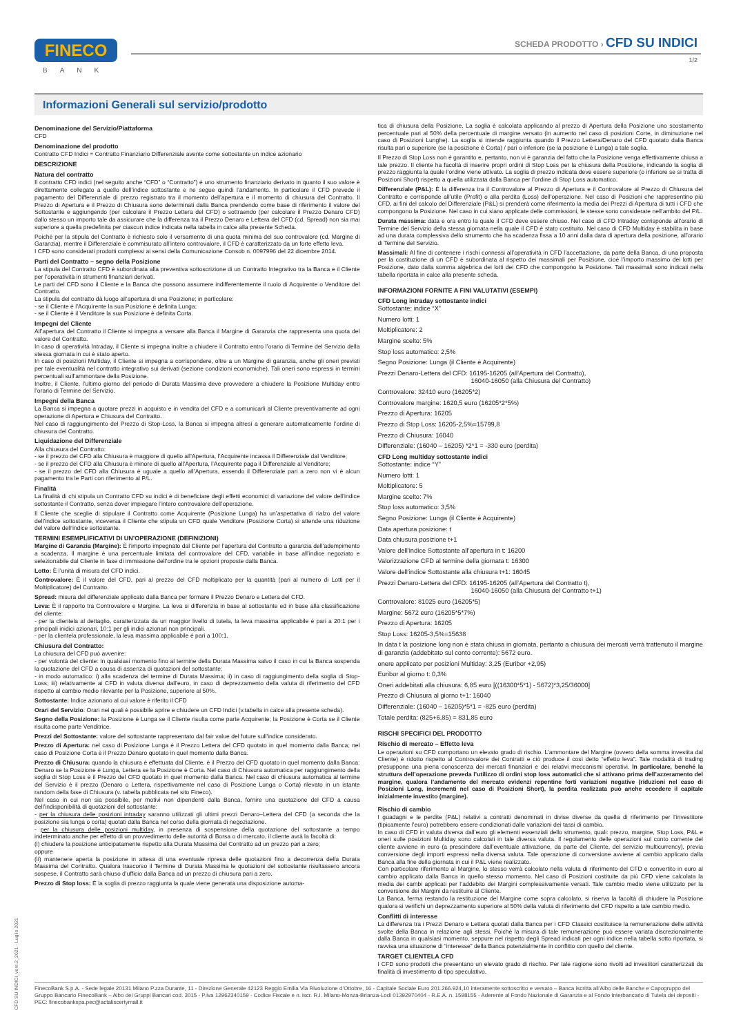FINECO
BANK
SCHEDA PRODOTTO › CFD SU INDICI
1/2
Informazioni Generali sul servizio/prodotto
Denominazione del Servizio/Piattaforma
CFD
Denominazione del prodotto
Contratto CFD Indici = Contratto Finanziario Differenziale avente come sottostante un indice azionario
DESCRIZIONE
Natura del contratto
Il contratto CFD indici (nel seguito anche “CFD” o “Contratto”) è uno strumento finanziario derivato in quanto il suo valore è direttamente collegato a quello dell’indice sottostante e ne segue quindi l’andamento. In particolare il CFD prevede il pagamento del Differenziale di prezzo registrato tra il momento dell’apertura e il momento di chiusura del Contratto. Il Prezzo di Apertura e il Prezzo di Chiusura sono determinati dalla Banca prendendo come base di riferimento il valore del Sottostante e aggiungendo (per calcolare il Prezzo Lettera del CFD) o sottraendo (per calcolare il Prezzo Denaro CFD) dallo stesso un importo tale da assicurare che la differenza tra il Prezzo Denaro e Lettera del CFD (cd. Spread) non sia mai superiore a quella predefinita per ciascun indice indicata nella tabella in calce alla presente Scheda.
Poiché per la stipula del Contratto è richiesto solo il versamento di una quota minima del suo controvalore (cd. Margine di Garanzia), mentre il Differenziale è commisurato all’intero controvalore, il CFD è caratterizzato da un forte effetto leva.
I CFD sono considerati prodotti complessi ai sensi della Comunicazione Consob n. 0097996 del 22 dicembre 2014.
Parti del Contratto – segno della Posizione
La stipula del Contratto CFD è subordinata alla preventiva sottoscrizione di un Contratto Integrativo tra la Banca e il Cliente per l’operatività in strumenti finanziari derivati.
Le parti del CFD sono il Cliente e la Banca che possono assumere indifferentemente il ruolo di Acquirente o Venditore del Contratto.
La stipula del contratto dà luogo all’apertura di una Posizione; in particolare:
- se il Cliente è l’Acquirente la sua Posizione è definita Lunga;
- se il Cliente è il Venditore la sua Posizione è definita Corta.
Impegni del Cliente
All’apertura del Contratto il Cliente si impegna a versare alla Banca il Margine di Garanzia che rappresenta una quota del valore del Contratto.
In caso di operatività Intraday, il Cliente si impegna inoltre a chiudere il Contratto entro l’orario di Termine del Servizio della stessa giornata in cui è stato aperto.
In caso di posizioni Multiday, il Cliente si impegna a corrispondere, oltre a un Margine di garanzia, anche gli oneri previsti per tale eventualità nel contratto integrativo sui derivati (sezione condizioni economiche). Tali oneri sono espressi in termini percentuali sull’ammontare della Posizione.
Inoltre, il Cliente, l’ultimo giorno del periodo di Durata Massima deve provvedere a chiudere la Posizione Multiday entro l’orario di Termine del Servizio.
Impegni della Banca
La Banca si impegna a quotare prezzi in acquisto e in vendita del CFD e a comunicarli al Cliente preventivamente ad ogni operazione di Apertura e Chiusura del Contratto.
Nel caso di raggiungimento del Prezzo di Stop-Loss, la Banca si impegna altresì a generare automaticamente l’ordine di chiusura del Contratto.
Liquidazione del Differenziale
Alla chiusura del Contratto:
- se il prezzo del CFD alla Chiusura è maggiore di quello all’Apertura, l’Acquirente incassa il Differenziale dal Venditore;
- se il prezzo del CFD alla Chiusura è minore di quello all’Apertura, l’Acquirente paga il Differenziale al Venditore;
- se il prezzo del CFD alla Chiusura è uguale a quello all’Apertura, essendo il Differenziale pari a zero non vi è alcun pagamento tra le Parti con riferimento al P/L.
Finalità
La finalità di chi stipula un Contratto CFD su indici è di beneficiare degli effetti economici di variazione del valore dell’indice sottostante il Contratto, senza dover impiegare l’intero controvalore dell’operazione.
Il Cliente che sceglie di stipulare il Contratto come Acquirente (Posizione Lunga) ha un’aspettativa di rialzo del valore dell’indice sottostante, viceversa il Cliente che stipula un CFD quale Venditore (Posizione Corta) si attende una riduzione del valore dell’indice sottostante.
TERMINI ESEMPLIFICATIVI DI UN’OPERAZIONE (DEFINIZIONI)
Margine di Garanzia (Margine): È l’importo impegnato dal Cliente per l’apertura del Contratto a garanzia dell’adempimento a scadenza. Il margine è una percentuale limitata del controvalore del CFD, variabile in base all’indice negoziato e selezionabile dal Cliente in fase di immissione dell’ordine tra le opzioni proposte dalla Banca.
Lotto: È l’unità di misura del CFD indici.
Controvalore: È il valore del CFD, pari al prezzo del CFD moltiplicato per la quantità (pari al numero di Lotti per il Moltiplicatore) del Contratto.
Spread: misura del differenziale applicato dalla Banca per formare il Prezzo Denaro e Lettera del CFD.
Leva: È il rapporto tra Controvalore e Margine. La leva si differenzia in base al sottostante ed in base alla classificazione del cliente:
- per la clientela al dettaglio, caratterizzata da un maggior livello di tutela, la leva massima applicabile è pari a 20:1 per i principali inidici azionari, 10:1 per gli indici azionari non principali.
- per la clientela professionale, la leva massima applicabile è pari a 100:1.
Chiusura del Contratto:
La chiusura del CFD può avvenire:
- per volontà del cliente: in qualsiasi momento fino al termine della Durata Massima salvo il caso in cui la Banca sospenda la quotazione del CFD a causa di assenza di quotazioni del sottostante;
- in modo automatico: i) alla scadenza del termine di Durata Massima; ii) in caso di raggiungimento della soglia di Stop-Loss; iii) relativamente ai CFD in valuta diversa dall’euro, in caso di deprezzamento della valuta di riferimento del CFD rispetto al cambio medio rilevante per la Posizione, superiore al 50%.
Sottostante: Indice azionario al cui valore è riferito il CFD
Orari del Servizio: Orari nei quali è possibile aprire e chiudere un CFD Indici (v.tabella in calce alla presente scheda).
Segno della Posizione: la Posizione è Lunga se il Cliente risulta come parte Acquirente; la Posizione è Corta se il Cliente risulta come parte Venditrice.
Prezzi del Sottostante: valore del sottostante rappresentato dal fair value del future sull’indice considerato.
Prezzo di Apertura: nel caso di Posizione Lunga è il Prezzo Lettera del CFD quotato in quel momento dalla Banca; nel caso di Posizione Corta è il Prezzo Denaro quotato in quel momento dalla Banca.
Prezzo di Chiusura: quando la chiusura è effettuata dal Cliente, è il Prezzo del CFD quotato in quel momento dalla Banca: Denaro se la Posizione è Lunga, Lettera se la Posizione è Corta. Nel caso di Chiusura automatica per raggiungimento della soglia di Stop Loss è il Prezzo del CFD quotato in quel momento dalla Banca. Nel caso di chiusura automatica al termine del Servizio è il prezzo (Denaro o Lettera, rispettivamente nel caso di Posizione Lunga o Corta) rilevato in un istante random della fase di Chiusura (v. tabella pubblicata nel sito Fineco).
Nel caso in cui non sia possibile, per motivi non dipendenti dalla Banca, fornire una quotazione del CFD a causa dell’indisponibilità di quotazioni del sottostante:
- per la chiusura delle posizioni intraday saranno utilizzati gli ultimi prezzi Denaro–Lettera del CFD (a seconda che la posizione sia lunga o corta) quotati dalla Banca nel corso della giornata di negoziazione.
- per la chiusura delle posizioni multiday, in presenza di sospensione della quotazione del sottostante a tempo indeterminato anche per effetto di un provvedimento delle autorità di Borsa o di mercato, il cliente avrà la facoltà di:
(i) chiudere la posizione anticipatamente rispetto alla Durata Massima del Contratto ad un prezzo pari a zero;
oppure
(ii) mantenere aperta la posizione in attesa di una eventuale ripresa delle quotazioni fino a decorrenza della Durata Massima del Contratto. Qualora trascorso il Termine di Durata Massima le quotazioni del sottostante risultassero ancora sospese, il Contratto sarà chiuso d’ufficio dalla Banca ad un prezzo di chiusura pari a zero.
Prezzo di Stop loss: È la soglia di prezzo raggiunta la quale viene generata una disposizione automa-
tica di chiusura della Posizione. La soglia è calcolata applicando al prezzo di Apertura della Posizione uno scostamento percentuale pari al 50% della percentuale di margine versato (in aumento nel caso di posizioni Corte, in diminuzione nel caso di Posizioni Lunghe). La soglia si intende raggiunta quando il Prezzo Lettera/Denaro del CFD quotato dalla Banca risulta pari o superiore (se la posizione è Corta) / pari o inferiore (se la posizione è Lunga) a tale soglia.
Il Prezzo di Stop Loss non è garantito e, pertanto, non vi è garanzia del fatto che la Posizione venga effettivamente chiusa a tale prezzo. Il cliente ha facoltà di inserire propri ordini di Stop Loss per la chiusura della Posizione, indicando la soglia di prezzo raggiunta la quale l’ordine viene attivato. La soglia di prezzo indicata deve essere superiore (o inferiore se si tratta di Posizioni Short) rispetto a quella utilizzata dalla Banca per l’ordine di Stop Loss automatico.
Differenziale (P&L): È la differenza tra il Controvalore al Prezzo di Apertura e il Controvalore al Prezzo di Chiusura del Contratto e corrisponde all’utile (Profit) o alla perdita (Loss) dell’operazione. Nel caso di Posizioni che rappresentino più CFD, ai fini del calcolo del Differenziale (P&L) si prenderà come riferimento la media dei Prezzi di Apertura di tutti i CFD che compongono la Posizione. Nel caso in cui siano applicate delle commissioni, le stesse sono considerate nell’ambito del P/L.
Durata massima: data e ora entro la quale il CFD deve essere chiuso. Nel caso di CFD Intraday corrisponde all’orario di Termine del Servizio della stessa giornata nella quale il CFD è stato costituito. Nel caso di CFD Multiday è stabilita in base ad una durata complessiva dello strumento che ha scadenza fissa a 10 anni dalla data di apertura della posizione, all’orario di Termine del Servizio.
Massimali: Al fine di contenere i rischi connessi all’operatività in CFD l’accettazione, da parte della Banca, di una proposta per la costituzione di un CFD è subordinata al rispetto dei massimali per Posizione, cioè l’importo massimo dei lotti per Posizione, dato dalla somma algebrica dei lotti dei CFD che compongono la Posizione. Tali massimali sono indicati nella tabella riportata in calce alla presente scheda.
INFORMAZIONI FORNITE A FINI VALUTATIVI (ESEMPI)
CFD Long intraday sottostante indici
Sottostante: indice “X”
Numero lotti: 1
Moltiplicatore: 2
Margine scelto: 5%
Stop loss automatico: 2,5%
Segno Posizione: Lunga (il Cliente è Acquirente)
Prezzi Denaro-Lettera del CFD: 16195-16205 (all’Apertura del Contratto),
16040-16050 (alla Chiusura del Contratto)
Controvalore: 32410 euro (16205*2)
Controvalore margine: 1620,5 euro (16205*2*5%)
Prezzo di Apertura: 16205
Prezzo di Stop Loss: 16205-2,5%=15799,8
Prezzo di Chiusura: 16040
Differenziale: (16040 – 16205) *2*1 = -330 euro (perdita)
CFD Long multiday sottostante indici
Sottostante: indice “Y”
Numero lotti: 1
Moltiplicatore: 5
Margine scelto: 7%
Stop loss automatico: 3,5%
Segno Posizione: Lunga (il Cliente è Acquirente)
Data apertura posizione: t
Data chiusura posizione t+1
Valore dell’indice Sottostante all’apertura in t: 16200
Valorizzazione CFD al termine della giornata t: 16300
Valore dell’indice Sottostante alla chiusura t+1: 16045
Prezzi Denaro-Lettera del CFD: 16195-16205 (all’Apertura del Contratto t),
16040-16050 (alla Chiusura del Contratto t+1)
Controvalore: 81025 euro (16205*5)
Margine: 5672 euro (16205*5*7%)
Prezzo di Apertura: 16205
Stop Loss: 16205-3,5%=15638
In data t la posizione long non è stata chiusa in giornata, pertanto a chiusura dei mercati verrà trattenuto il margine di garanzia (addebitato sul conto corrente): 5672 euro.
onere applicato per posizioni Multiday: 3,25 (Euribor +2,95)
Euribor al giorno t: 0,3%
Oneri addebitati alla chiusura: 6,85 euro [((16300*5*1) - 5672)*3,25/36000]
Prezzo di Chiusura al giorno t+1: 16040
Differenziale: (16040 – 16205)*5*1 = -825 euro (perdita)
Totale perdita: (825+6,85) = 831,85 euro
RISCHI SPECIFICI DEL PRODOTTO
Rischio di mercato – Effetto leva
Le operazioni su CFD comportano un elevato grado di rischio. L’ammontare del Margine (ovvero della somma investita dal Cliente) è ridotto rispetto al Controvalore dei Contratti e ciò produce il così detto “effetto leva”. Tale modalità di trading presuppone una piena conoscenza dei mercati finanziari e dei relativi meccanismi operativi. In particolare, benché la struttura dell’operazione preveda l’utilizzo di ordini stop loss automatici che si attivano prima dell’azzeramento del margine, qualora l’andamento del mercato evidenzi repentine forti variazioni negative (riduzioni nel caso di Posizioni Long, incrementi nel caso di Posizioni Short), la perdita realizzata può anche eccedere il capitale inizialmente investito (margine).
Rischio di cambio
I guadagni e le perdite (P&L) relativi a contratti denominati in divise diverse da quella di riferimento per l’investitore (tipicamente l’euro) potrebbero essere condizionati dalle variazioni dei tassi di cambio.
In caso di CFD in valuta diversa dall’euro gli elementi essenziali dello strumento, quali: prezzo, margine, Stop Loss, P&L e oneri sulle posizioni Multiday sono calcolati in tale diversa valuta. Il regolamento delle operazioni sul conto corrente del cliente avviene in euro (a prescindere dall’eventuale attivazione, da parte del Cliente, del servizio multicurrency), previa conversione degli importi espressi nella diversa valuta. Tale operazione di conversione avviene al cambio applicato dalla Banca alla fine della giornata in cui il P&L viene realizzato.
Con particolare riferimento al Margine, lo stesso verrà calcolato nella valuta di riferimento del CFD e convertito in euro al cambio applicato dalla Banca in quello stesso momento. Nel caso di Posizioni costituite da più CFD viene calcolata la media dei cambi applicati per l’addebito dei Margini complessivamente versati. Tale cambio medio viene utilizzato per la conversione dei Margini da restituire al Cliente.
La Banca, ferma restando la restituzione del Margine come sopra calcolato, si riserva la facoltà di chiudere la Posizione qualora si verifichi un deprezzamento superiore al 50% della valuta di riferimento del CFD rispetto a tale cambio medio.
Conflitti di interesse
La differenza tra i Prezzi Denaro e Lettera quotati dalla Banca per i CFD Classici costituisce la remunerazione delle attività svolte della Banca in relazione agli stessi. Poichè la misura di tale remunerazione può essere variata discrezionalmente dalla Banca in qualsiasi momento, seppure nel rispetto degli Spread indicati per ogni indice nella tabella sotto riportata, si ravvisa una situazione di “interesse” della Banca potenzialmente in conflitto con quello del cliente.
TARGET CLIENTELA CFD
I CFD sono prodotti che presentano un elevato grado di rischio. Per tale ragione sono rivolti ad investitori caratterizzati da finalità di investimento di tipo speculativo.
FinecoBank S.p.A. - Sede legale 20131 Milano P.zza Durante, 11 - Direzione Generale 42123 Reggio Emilia Via Rivoluzione d’Ottobre, 16 - Capitale Sociale Euro 201.266.924,10 interamente sottoscritto e versato – Banca iscritta all’Albo delle Banche e Capogruppo del Gruppo Bancario FinecoBank – Albo dei Gruppi Bancari cod. 3015 - P.Iva 12962340159 - Codice Fiscale e n. iscr. R.I. Milano-Monza-Brianza-Lodi 01392970404 - R.E.A. n. 1598155 - Aderente al Fondo Nazionale di Garanzia e al Fondo Interbancario di Tutela dei depositi - PEC: finecobankspa.pec@actaliscertymail.it
CFD SU INDICI_vers.2_2021 - Luglio 2021